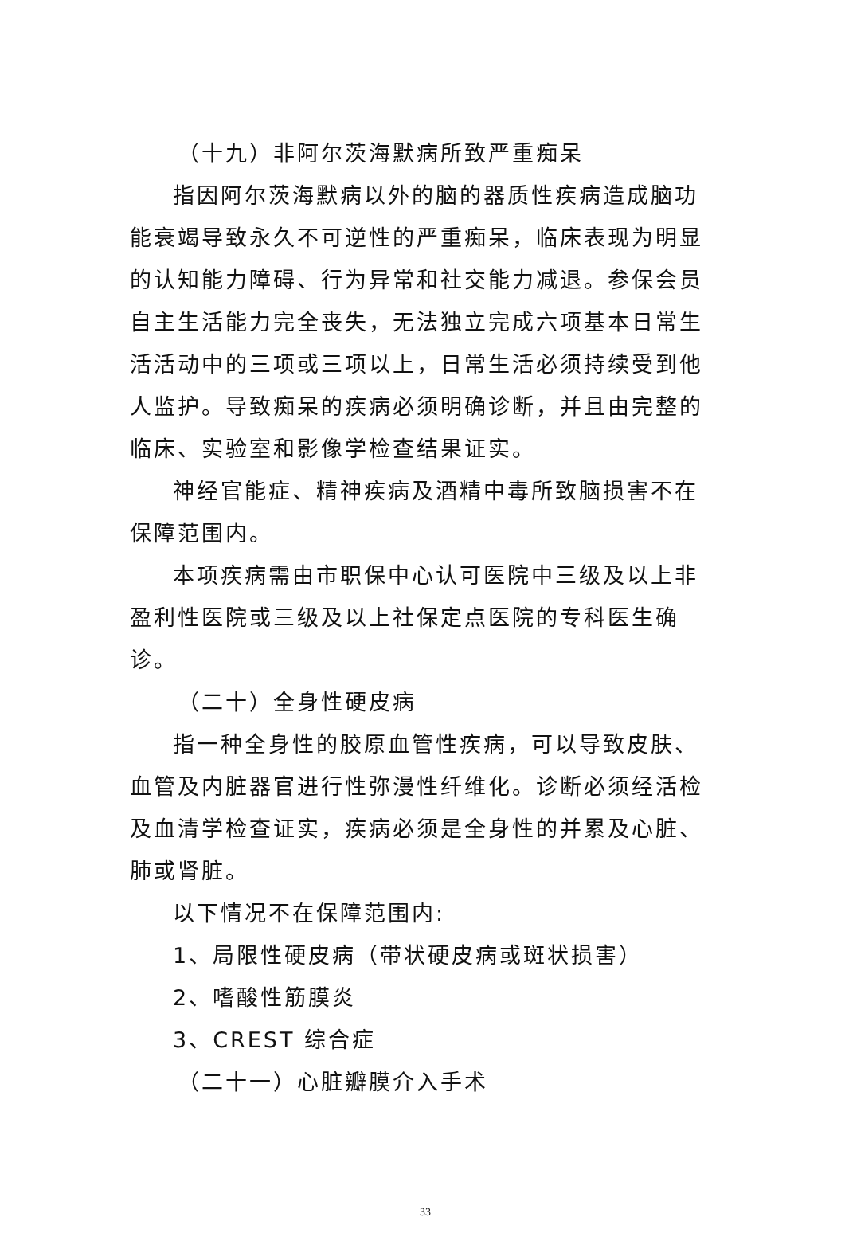（十九）非阿尔茨海默病所致严重痴呆
指因阿尔茨海默病以外的脑的器质性疾病造成脑功能衰竭导致永久不可逆性的严重痴呆，临床表现为明显的认知能力障碍、行为异常和社交能力减退。参保会员自主生活能力完全丧失，无法独立完成六项基本日常生活活动中的三项或三项以上，日常生活必须持续受到他人监护。导致痴呆的疾病必须明确诊断，并且由完整的临床、实验室和影像学检查结果证实。
神经官能症、精神疾病及酒精中毒所致脑损害不在保障范围内。
本项疾病需由市职保中心认可医院中三级及以上非盈利性医院或三级及以上社保定点医院的专科医生确诊。
（二十）全身性硬皮病
指一种全身性的胶原血管性疾病，可以导致皮肤、血管及内脏器官进行性弥漫性纤维化。诊断必须经活检及血清学检查证实，疾病必须是全身性的并累及心脏、肺或肾脏。
以下情况不在保障范围内:
1、局限性硬皮病（带状硬皮病或斑状损害）
2、嗜酸性筋膜炎
3、CREST 综合症
（二十一）心脏瓣膜介入手术
33